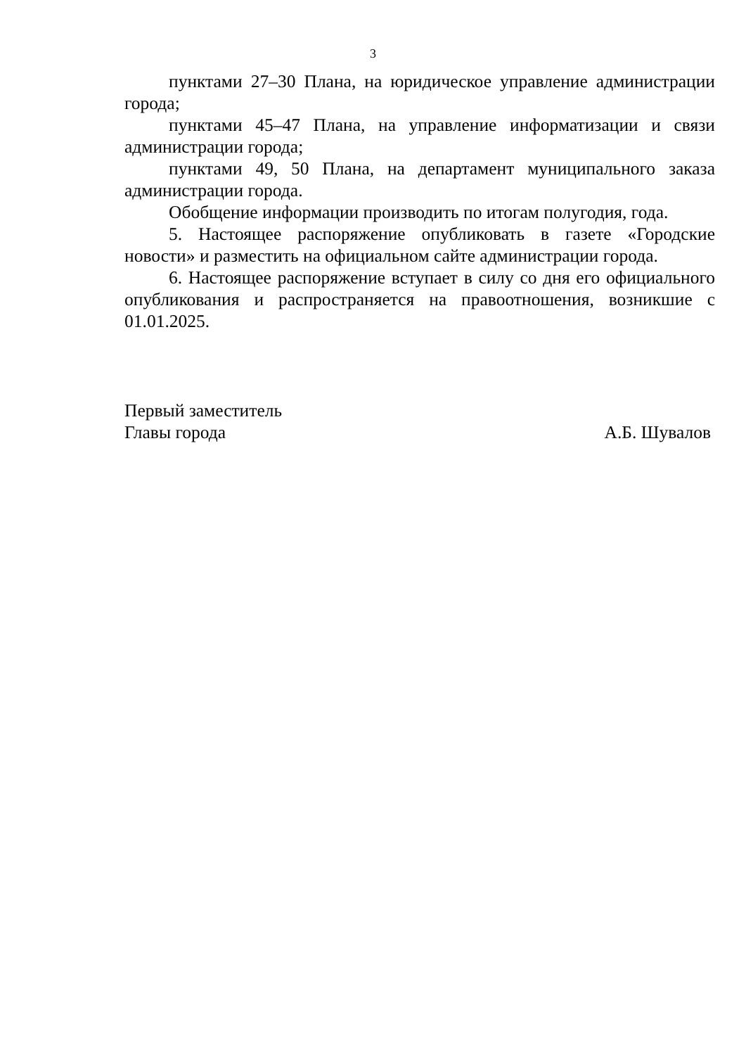3
пунктами 27–30 Плана, на юридическое управление администрации города;
пунктами 45–47 Плана, на управление информатизации и связи администрации города;
пунктами 49, 50 Плана, на департамент муниципального заказа администрации города.
Обобщение информации производить по итогам полугодия, года.
5. Настоящее распоряжение опубликовать в газете «Городские новости» и разместить на официальном сайте администрации города.
6. Настоящее распоряжение вступает в силу со дня его официального опубликования и распространяется на правоотношения, возникшие с 01.01.2025.
Первый заместитель
Главы города А.Б. Шувалов